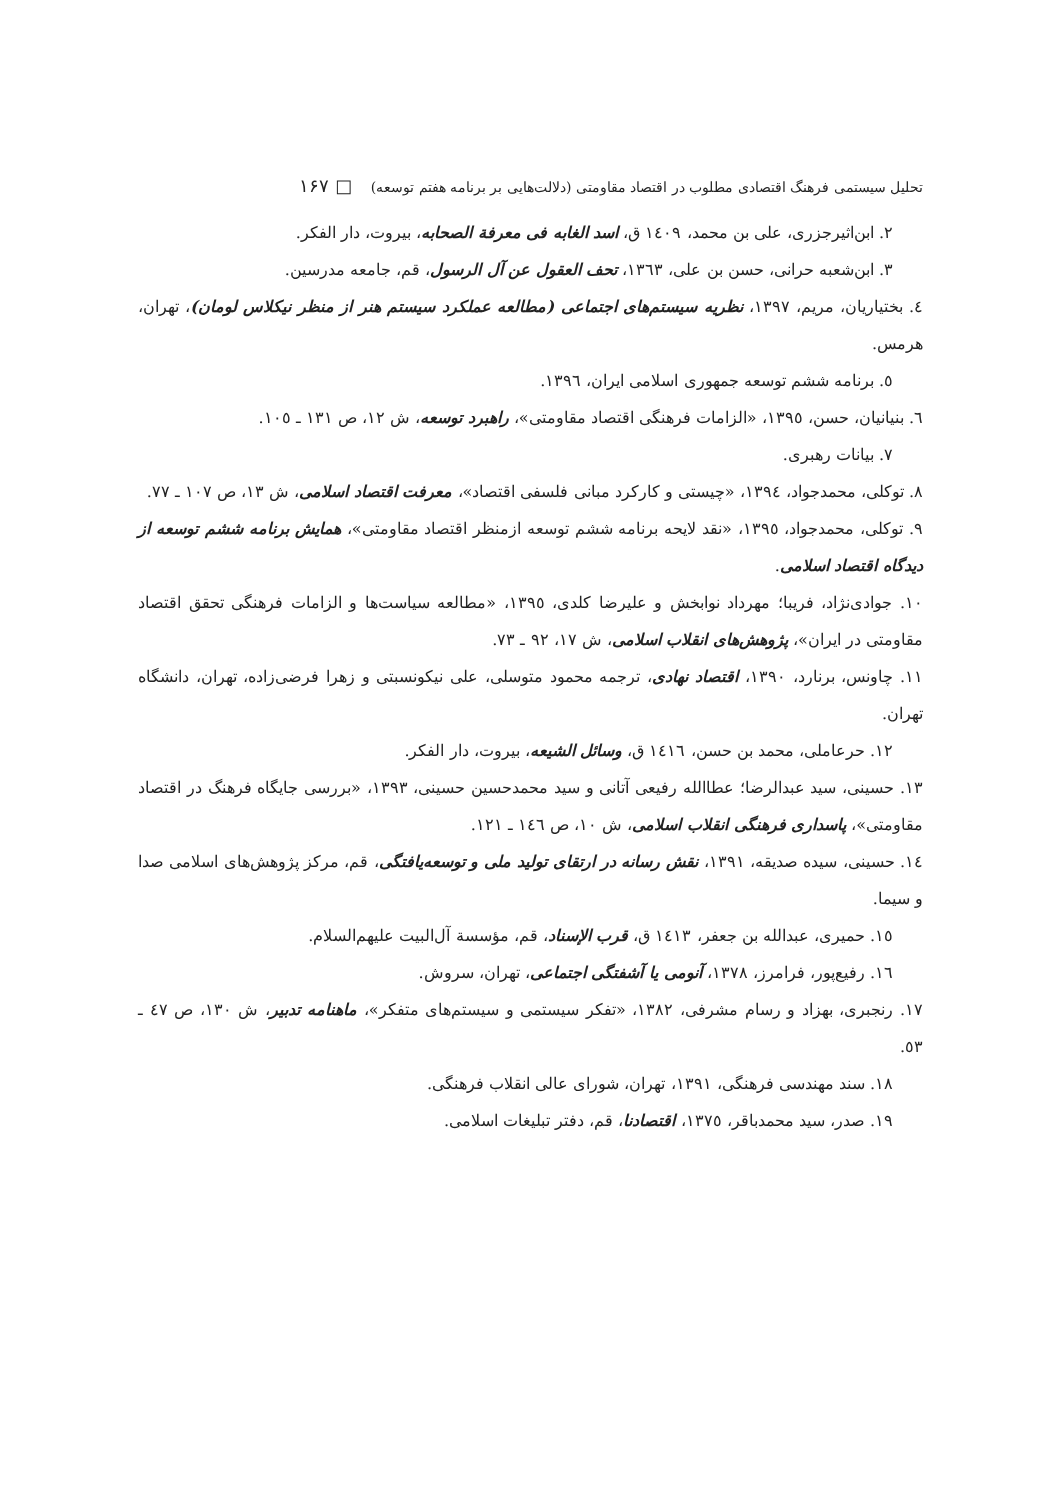تحلیل سیستمی فرهنگ اقتصادی مطلوب در اقتصاد مقاومتی (دلالت‌هایی بر برنامه هفتم توسعه) □ ۱۶۷
۲. ابن‌اثیرجزری، علی بن محمد، ۱٤۰۹ ق، اسد الغابه فی معرفة الصحابه، بیروت، دار الفکر.
۳. ابن‌شعبه حرانی، حسن بن علی، ۱۳٦۳، تحف العقول عن آل الرسول، قم، جامعه مدرسین.
٤. بختیاریان، مریم، ۱۳۹۷، نظریه سیستم‌های اجتماعی (مطالعه عملکرد سیستم هنر از منظر نیکلاس لومان)، تهران، هرمس.
٥. برنامه ششم توسعه جمهوری اسلامی ایران، ۱۳۹٦.
٦. بنیانیان، حسن، ۱۳۹٥، «الزامات فرهنگی اقتصاد مقاومتی»، راهبرد توسعه، ش ۱۲، ص ۱۳۱ ـ ۱۰٥.
۷. بیانات رهبری.
۸. توکلی، محمدجواد، ۱۳۹٤، «چیستی و کارکرد مبانی فلسفی اقتصاد»، معرفت اقتصاد اسلامی، ش ۱۳، ص ۱۰۷ ـ ۷۷.
۹. توکلی، محمدجواد، ۱۳۹٥، «نقد لایحه برنامه ششم توسعه ازمنظر اقتصاد مقاومتی»، همایش برنامه ششم توسعه از دیدگاه اقتصاد اسلامی.
۱۰. جوادی‌نژاد، فریبا؛ مهرداد نوابخش و علیرضا کلدی، ۱۳۹٥، «مطالعه سیاست‌ها و الزامات فرهنگی تحقق اقتصاد مقاومتی در ایران»، پژوهش‌های انقلاب اسلامی، ش ۱۷، ۹۲ ـ ۷۳.
۱۱. چاونس، برنارد، ۱۳۹۰، اقتصاد نهادی، ترجمه محمود متوسلی، علی نیکونسبتی و زهرا فرضی‌زاده، تهران، دانشگاه تهران.
۱۲. حرعاملی، محمد بن حسن، ۱٤۱٦ ق، وسائل الشیعه، بیروت، دار الفکر.
۱۳. حسینی، سید عبدالرضا؛ عطاالله رفیعی آتانی و سید محمدحسین حسینی، ۱۳۹۳، «بررسی جایگاه فرهنگ در اقتصاد مقاومتی»، پاسداری فرهنگی انقلاب اسلامی، ش ۱۰، ص ۱٤٦ ـ ۱۲۱.
۱٤. حسینی، سیده صدیقه، ۱۳۹۱، نقش رسانه در ارتقای تولید ملی و توسعه‌یافتگی، قم، مرکز پژوهش‌های اسلامی صدا و سیما.
۱٥. حمیری، عبدالله بن جعفر، ۱٤۱۳ ق، قرب الإسناد، قم، مؤسسة آل‌البیت علیهم‌السلام.
۱٦. رفیع‌پور، فرامرز، ۱۳۷۸، آنومی یا آشفتگی اجتماعی، تهران، سروش.
۱۷. رنجبری، بهزاد و رسام مشرفی، ۱۳۸۲، «تفکر سیستمی و سیستم‌های متفکر»، ماهنامه تدبیر، ش ۱۳۰، ص ٤۷ ـ ٥۳.
۱۸. سند مهندسی فرهنگی، ۱۳۹۱، تهران، شورای عالی انقلاب فرهنگی.
۱۹. صدر، سید محمدباقر، ۱۳۷٥، اقتصادنا، قم، دفتر تبلیغات اسلامی.